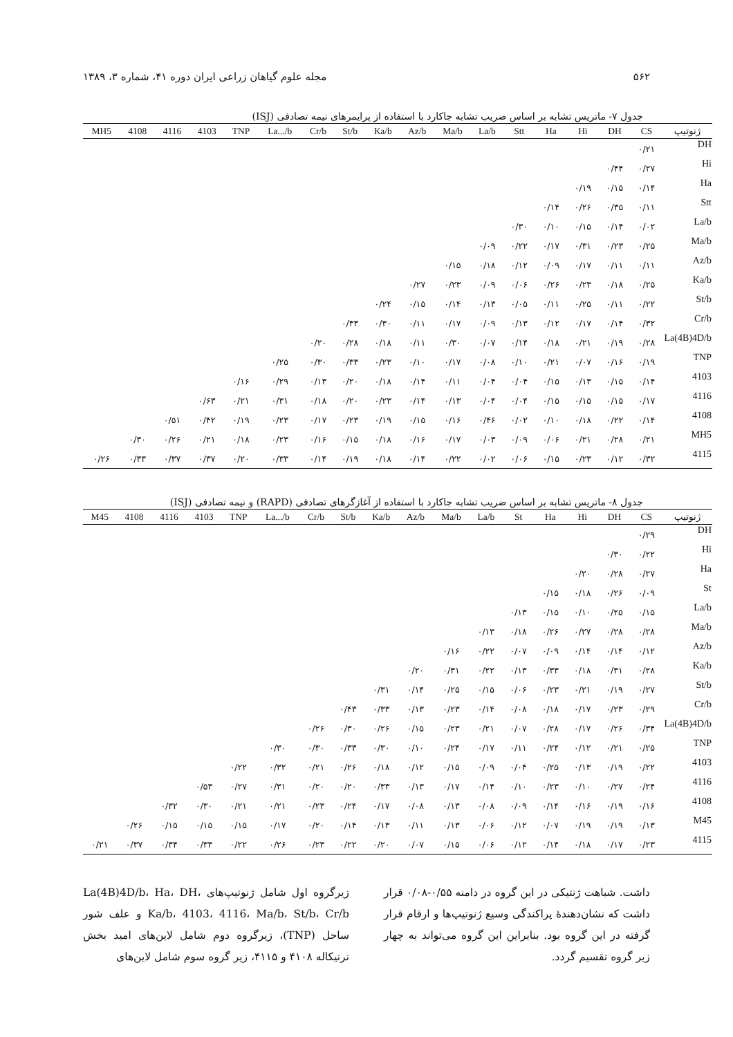۵۶۲ مجله علوم گیاهان زراعی ایران دوره ۴۱، شماره ۳، ۱۳۸۹
جدول ۷- ماتریس تشابه بر اساس ضریب تشابه جاکارد با استفاده از پرایمرهای نیمه تصادفی (ISJ)
| ژنوتیپ | CS | DH | Hi | Ha | Stt | La/b | Ma/b | Az/b | Ka/b | St/b | Cr/b | La.../b | TNP | 4103 | 4116 | 4108 | MH5 |
| --- | --- | --- | --- | --- | --- | --- | --- | --- | --- | --- | --- | --- | --- | --- | --- | --- | --- |
| DH | ۰/۲۱ | | | | | | | | | | | | | | | | |
| Hi | ۰/۲۷ | ۰/۴۴ | | | | | | | | | | | | | | | |
| Ha | ۰/۱۴ | ۰/۱۵ | ۰/۱۹ | | | | | | | | | | | | | | |
| Stt | ۰/۱۱ | ۰/۳۵ | ۰/۲۶ | ۰/۱۴ | | | | | | | | | | | | | |
| La/b | ۰/۰۲ | ۰/۱۴ | ۰/۱۵ | ۰/۱۰ | ۰/۳۰ | | | | | | | | | | | | |
| Ma/b | ۰/۲۵ | ۰/۲۳ | ۰/۳۱ | ۰/۱۷ | ۰/۲۲ | ۰/۰۹ | | | | | | | | | | | |
| Az/b | ۰/۱۱ | ۰/۱۱ | ۰/۱۷ | ۰/۰۹ | ۰/۱۲ | ۰/۱۸ | ۰/۱۵ | | | | | | | | | | |
| Ka/b | ۰/۲۵ | ۰/۱۸ | ۰/۲۳ | ۰/۲۶ | ۰/۰۶ | ۰/۰۹ | ۰/۲۳ | ۰/۲۷ | | | | | | | | | |
| St/b | ۰/۲۲ | ۰/۱۱ | ۰/۲۵ | ۰/۱۱ | ۰/۰۵ | ۰/۱۳ | ۰/۱۴ | ۰/۱۵ | ۰/۲۴ | | | | | | | | |
| Cr/b | ۰/۳۲ | ۰/۱۴ | ۰/۱۷ | ۰/۱۲ | ۰/۱۳ | ۰/۰۹ | ۰/۱۷ | ۰/۱۱ | ۰/۳۰ | ۰/۳۳ | | | | | | | |
| La(4B)4D/b | ۰/۲۸ | ۰/۱۹ | ۰/۲۱ | ۰/۱۸ | ۰/۱۴ | ۰/۰۷ | ۰/۳۰ | ۰/۱۱ | ۰/۱۸ | ۰/۲۸ | ۰/۲۰ | | | | | | |
| TNP | ۰/۱۹ | ۰/۱۶ | ۰/۰۷ | ۰/۲۱ | ۰/۱۰ | ۰/۰۸ | ۰/۱۷ | ۰/۱۰ | ۰/۲۳ | ۰/۳۳ | ۰/۳۰ | ۰/۲۵ | | | | | |
| 4103 | ۰/۱۴ | ۰/۱۵ | ۰/۱۳ | ۰/۱۵ | ۰/۰۴ | ۰/۰۴ | ۰/۱۱ | ۰/۱۴ | ۰/۱۸ | ۰/۲۰ | ۰/۱۳ | ۰/۲۹ | ۰/۱۶ | | | | |
| 4116 | ۰/۱۷ | ۰/۱۵ | ۰/۱۵ | ۰/۱۵ | ۰/۰۴ | ۰/۰۴ | ۰/۱۳ | ۰/۱۴ | ۰/۲۳ | ۰/۲۰ | ۰/۱۸ | ۰/۳۱ | ۰/۲۱ | ۰/۶۳ | | | |
| 4108 | ۰/۱۴ | ۰/۲۲ | ۰/۱۸ | ۰/۱۰ | ۰/۰۲ | ۰/۴۶ | ۰/۱۶ | ۰/۱۵ | ۰/۱۹ | ۰/۲۳ | ۰/۱۷ | ۰/۲۳ | ۰/۱۹ | ۰/۴۲ | ۰/۵۱ | | |
| MH5 | ۰/۲۱ | ۰/۲۸ | ۰/۲۱ | ۰/۰۶ | ۰/۰۹ | ۰/۰۳ | ۰/۱۷ | ۰/۱۶ | ۰/۱۸ | ۰/۱۵ | ۰/۱۶ | ۰/۲۳ | ۰/۱۸ | ۰/۲۱ | ۰/۲۶ | ۰/۳۰ | |
| 4115 | ۰/۳۲ | ۰/۱۲ | ۰/۲۳ | ۰/۱۵ | ۰/۰۶ | ۰/۰۲ | ۰/۲۲ | ۰/۱۴ | ۰/۱۸ | ۰/۱۹ | ۰/۱۴ | ۰/۳۳ | ۰/۲۰ | ۰/۳۷ | ۰/۳۷ | ۰/۳۳ | ۰/۲۶ |
جدول ۸- ماتریس تشابه بر اساس ضریب تشابه جاکارد با استفاده از آغازگرهای تصادفی (RAPD) و نیمه تصادفی (ISJ)
| ژنوتیپ | CS | DH | Hi | Ha | St | La/b | Ma/b | Az/b | Ka/b | St/b | Cr/b | La.../b | TNP | 4103 | 4116 | 4108 | M45 |
| --- | --- | --- | --- | --- | --- | --- | --- | --- | --- | --- | --- | --- | --- | --- | --- | --- | --- |
| DH | ۰/۲۹ | | | | | | | | | | | | | | | | |
| Hi | ۰/۲۲ | ۰/۳۰ | | | | | | | | | | | | | | | |
| Ha | ۰/۲۷ | ۰/۲۸ | ۰/۲۰ | | | | | | | | | | | | | | |
| St | ۰/۰۹ | ۰/۲۶ | ۰/۱۸ | ۰/۱۵ | | | | | | | | | | | | | |
| La/b | ۰/۱۵ | ۰/۲۵ | ۰/۱۰ | ۰/۱۵ | ۰/۱۳ | | | | | | | | | | | | |
| Ma/b | ۰/۲۸ | ۰/۲۸ | ۰/۲۷ | ۰/۲۶ | ۰/۱۸ | ۰/۱۳ | | | | | | | | | | | |
| Az/b | ۰/۱۲ | ۰/۱۴ | ۰/۱۴ | ۰/۰۹ | ۰/۰۷ | ۰/۲۲ | ۰/۱۶ | | | | | | | | | | |
| Ka/b | ۰/۲۸ | ۰/۳۱ | ۰/۱۸ | ۰/۳۳ | ۰/۱۳ | ۰/۲۲ | ۰/۳۱ | ۰/۲۰ | | | | | | | | | |
| St/b | ۰/۲۷ | ۰/۱۹ | ۰/۲۱ | ۰/۲۳ | ۰/۰۶ | ۰/۱۵ | ۰/۲۵ | ۰/۱۴ | ۰/۳۱ | | | | | | | | |
| Cr/b | ۰/۲۹ | ۰/۲۳ | ۰/۱۷ | ۰/۱۸ | ۰/۰۸ | ۰/۱۴ | ۰/۲۳ | ۰/۱۳ | ۰/۳۳ | ۰/۴۳ | | | | | | | |
| La(4B)4D/b | ۰/۳۴ | ۰/۲۶ | ۰/۱۷ | ۰/۲۸ | ۰/۰۷ | ۰/۲۱ | ۰/۲۳ | ۰/۱۵ | ۰/۲۶ | ۰/۳۰ | ۰/۲۶ | | | | | | |
| TNP | ۰/۲۵ | ۰/۲۱ | ۰/۱۲ | ۰/۲۴ | ۰/۱۱ | ۰/۱۷ | ۰/۲۴ | ۰/۱۰ | ۰/۳۰ | ۰/۳۳ | ۰/۳۰ | ۰/۳۰ | | | | | |
| 4103 | ۰/۲۲ | ۰/۱۹ | ۰/۱۳ | ۰/۲۵ | ۰/۰۴ | ۰/۰۹ | ۰/۱۵ | ۰/۱۲ | ۰/۱۸ | ۰/۲۶ | ۰/۲۱ | ۰/۳۲ | ۰/۲۲ | | | | |
| 4116 | ۰/۲۴ | ۰/۲۷ | ۰/۱۰ | ۰/۲۳ | ۰/۱۰ | ۰/۱۴ | ۰/۱۷ | ۰/۱۳ | ۰/۳۳ | ۰/۲۰ | ۰/۲۰ | ۰/۳۱ | ۰/۲۷ | ۰/۵۳ | | | |
| 4108 | ۰/۱۶ | ۰/۱۹ | ۰/۱۶ | ۰/۱۴ | ۰/۰۹ | ۰/۰۸ | ۰/۱۳ | ۰/۰۸ | ۰/۱۷ | ۰/۲۴ | ۰/۲۳ | ۰/۲۱ | ۰/۲۱ | ۰/۳۰ | ۰/۳۲ | | |
| M45 | ۰/۱۳ | ۰/۱۹ | ۰/۱۹ | ۰/۰۷ | ۰/۱۲ | ۰/۰۶ | ۰/۱۳ | ۰/۱۱ | ۰/۱۳ | ۰/۱۴ | ۰/۲۰ | ۰/۱۷ | ۰/۱۵ | ۰/۱۵ | ۰/۱۵ | ۰/۲۶ | |
| 4115 | ۰/۲۳ | ۰/۱۷ | ۰/۱۸ | ۰/۱۴ | ۰/۱۲ | ۰/۰۶ | ۰/۱۵ | ۰/۰۷ | ۰/۲۰ | ۰/۲۲ | ۰/۲۳ | ۰/۲۶ | ۰/۲۲ | ۰/۳۳ | ۰/۳۴ | ۰/۳۷ | ۰/۲۱ |
داشت. شباهت ژنتیکی در این گروه در دامنه ۰/۵۵-۰/۰۸ قرار داشت که نشان‌دهندهٔ پراکندگی وسیع ژنوتیپ‌ها و ارقام قرار گرفته در این گروه بود. بنابراین این گروه می‌تواند به چهار زیر گروه تقسیم گردد.
زیرگروه اول شامل ژنوتیپ‌های La(4B)4D/b، Ha، DH، Ka/b، 4103، 4116، Ma/b، St/b، Cr/b و علف شور ساحل (TNP)، زیرگروه دوم شامل لاین‌های امید بخش ترتیکاله ۴۱۰۸ و ۴۱۱۵، زیر گروه سوم شامل لاین‌های